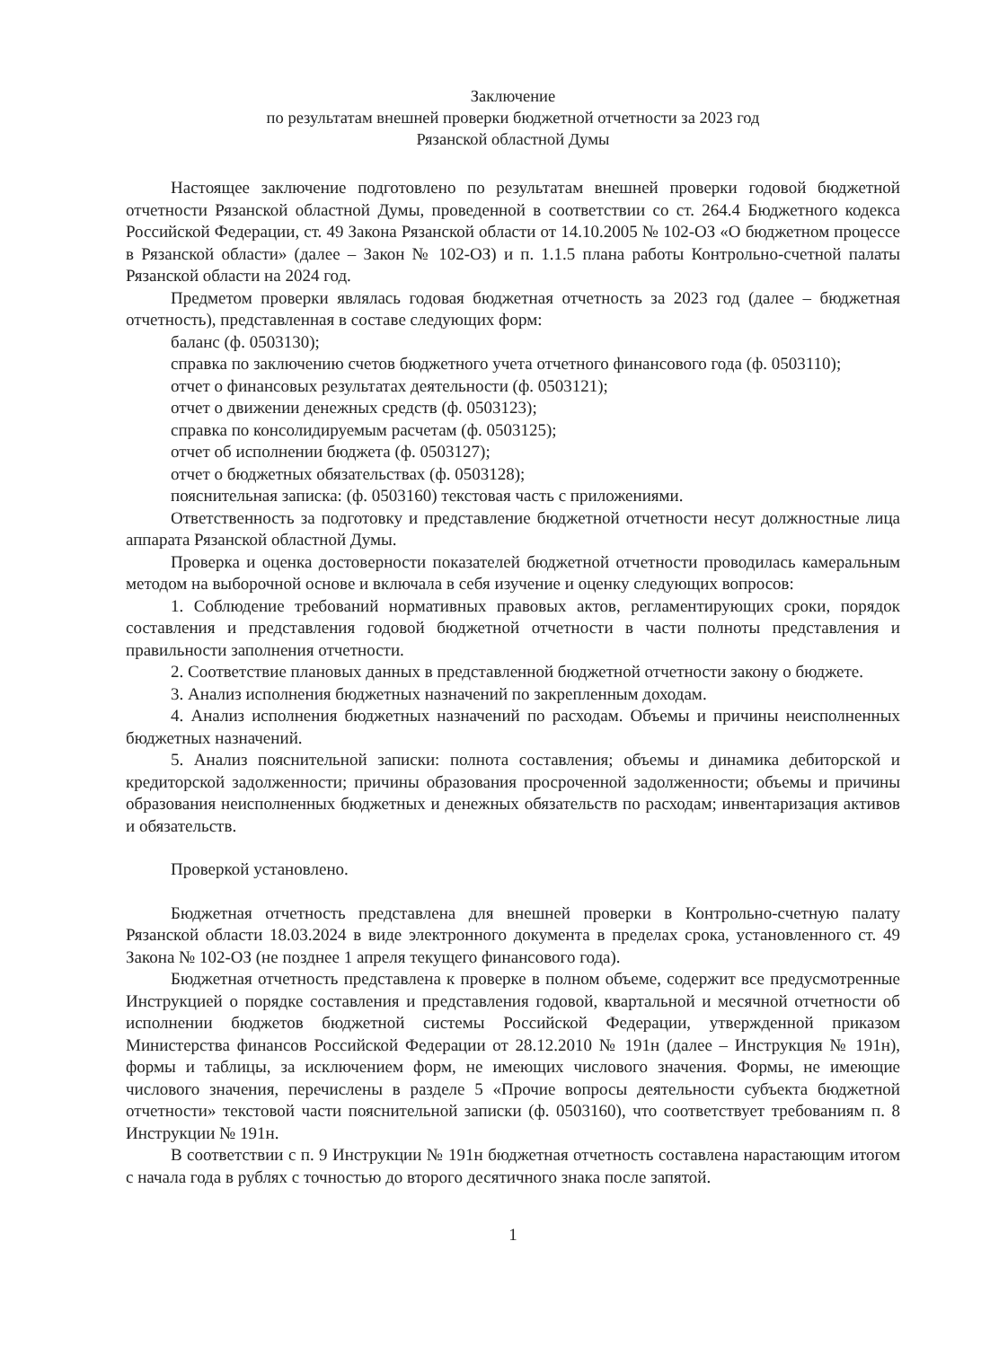Заключение
по результатам внешней проверки бюджетной отчетности за 2023 год
Рязанской областной Думы
Настоящее заключение подготовлено по результатам внешней проверки годовой бюджетной отчетности Рязанской областной Думы, проведенной в соответствии со ст. 264.4 Бюджетного кодекса Российской Федерации, ст. 49 Закона Рязанской области от 14.10.2005 № 102-ОЗ «О бюджетном процессе в Рязанской области» (далее – Закон № 102-ОЗ) и п. 1.1.5 плана работы Контрольно-счетной палаты Рязанской области на 2024 год.
Предметом проверки являлась годовая бюджетная отчетность за 2023 год (далее – бюджетная отчетность), представленная в составе следующих форм:
баланс (ф. 0503130);
справка по заключению счетов бюджетного учета отчетного финансового года (ф. 0503110);
отчет о финансовых результатах деятельности (ф. 0503121);
отчет о движении денежных средств (ф. 0503123);
справка по консолидируемым расчетам (ф. 0503125);
отчет об исполнении бюджета (ф. 0503127);
отчет о бюджетных обязательствах (ф. 0503128);
пояснительная записка: (ф. 0503160) текстовая часть с приложениями.
Ответственность за подготовку и представление бюджетной отчетности несут должностные лица аппарата Рязанской областной Думы.
Проверка и оценка достоверности показателей бюджетной отчетности проводилась камеральным методом на выборочной основе и включала в себя изучение и оценку следующих вопросов:
1. Соблюдение требований нормативных правовых актов, регламентирующих сроки, порядок составления и представления годовой бюджетной отчетности в части полноты представления и правильности заполнения отчетности.
2. Соответствие плановых данных в представленной бюджетной отчетности закону о бюджете.
3. Анализ исполнения бюджетных назначений по закрепленным доходам.
4. Анализ исполнения бюджетных назначений по расходам. Объемы и причины неисполненных бюджетных назначений.
5. Анализ пояснительной записки: полнота составления; объемы и динамика дебиторской и кредиторской задолженности; причины образования просроченной задолженности; объемы и причины образования неисполненных бюджетных и денежных обязательств по расходам; инвентаризация активов и обязательств.
Проверкой установлено.
Бюджетная отчетность представлена для внешней проверки в Контрольно-счетную палату Рязанской области 18.03.2024 в виде электронного документа в пределах срока, установленного ст. 49 Закона № 102-ОЗ (не позднее 1 апреля текущего финансового года).
Бюджетная отчетность представлена к проверке в полном объеме, содержит все предусмотренные Инструкцией о порядке составления и представления годовой, квартальной и месячной отчетности об исполнении бюджетов бюджетной системы Российской Федерации, утвержденной приказом Министерства финансов Российской Федерации от 28.12.2010 № 191н (далее – Инструкция № 191н), формы и таблицы, за исключением форм, не имеющих числового значения. Формы, не имеющие числового значения, перечислены в разделе 5 «Прочие вопросы деятельности субъекта бюджетной отчетности» текстовой части пояснительной записки (ф. 0503160), что соответствует требованиям п. 8 Инструкции № 191н.
В соответствии с п. 9 Инструкции № 191н бюджетная отчетность составлена нарастающим итогом с начала года в рублях с точностью до второго десятичного знака после запятой.
1